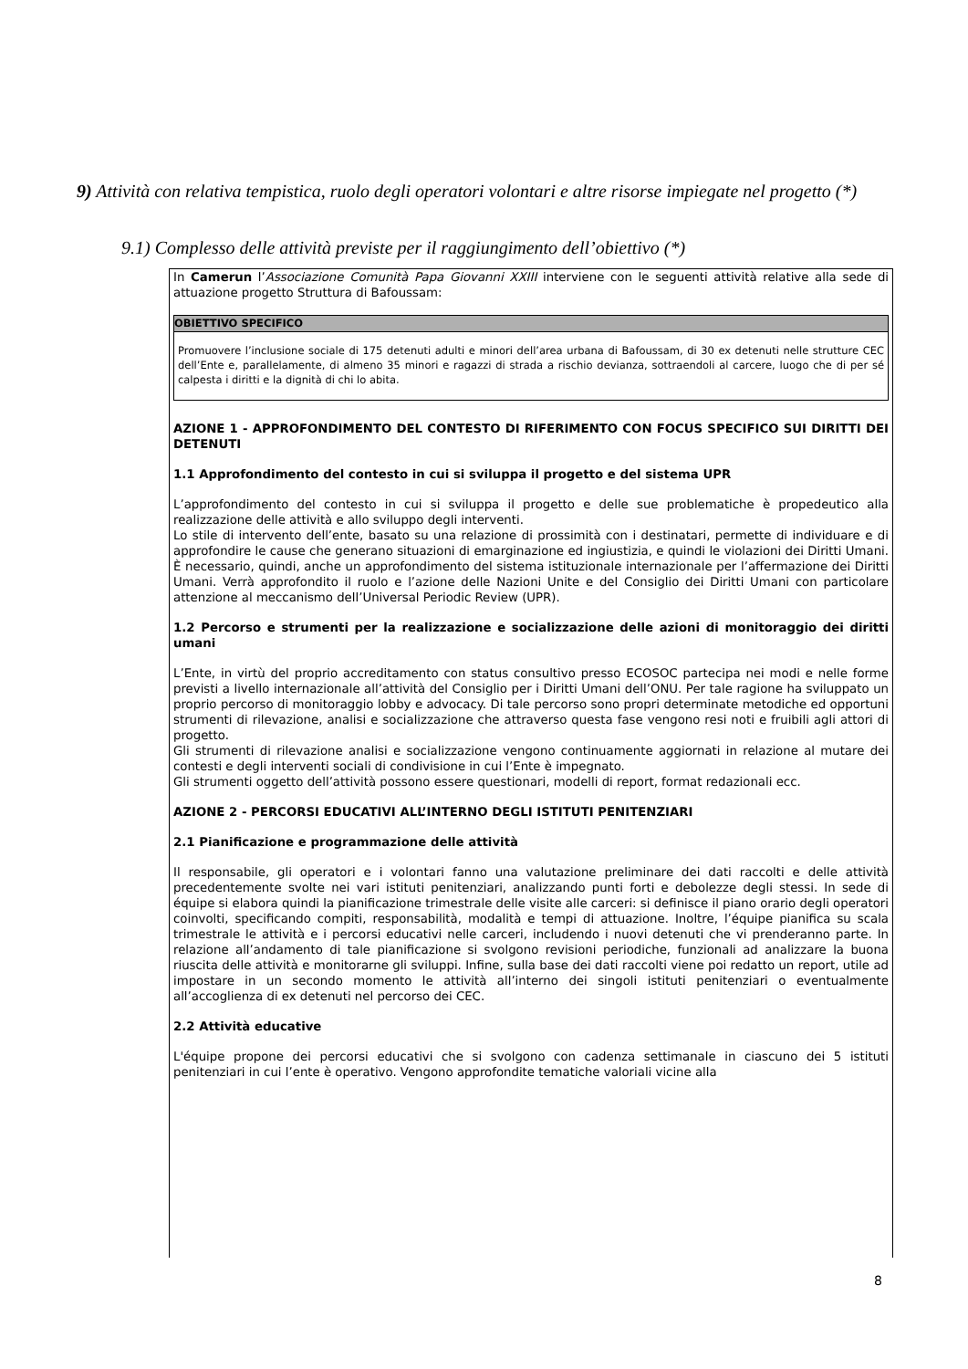9) Attività con relativa tempistica, ruolo degli operatori volontari e altre risorse impiegate nel progetto (*)
9.1) Complesso delle attività previste per il raggiungimento dell’obiettivo (*)
In Camerun l’Associazione Comunità Papa Giovanni XXIII interviene con le seguenti attività relative alla sede di attuazione progetto Struttura di Bafoussam:
| OBIETTIVO SPECIFICO |
| --- |
| Promuovere l’inclusione sociale di 175 detenuti adulti e minori dell’area urbana di Bafoussam, di 30 ex detenuti nelle strutture CEC dell’Ente e, parallelamente, di almeno 35 minori e ragazzi di strada a rischio devianza, sottraendoli al carcere, luogo che di per sé calpesta i diritti e la dignità di chi lo abita. |
AZIONE 1 - APPROFONDIMENTO DEL CONTESTO DI RIFERIMENTO CON FOCUS SPECIFICO SUI DIRITTI DEI DETENUTI
1.1 Approfondimento del contesto in cui si sviluppa il progetto e del sistema UPR
L’approfondimento del contesto in cui si sviluppa il progetto e delle sue problematiche è propedeutico alla realizzazione delle attività e allo sviluppo degli interventi.
Lo stile di intervento dell’ente, basato su una relazione di prossimità con i destinatari, permette di individuare e di approfondire le cause che generano situazioni di emarginazione ed ingiustizia, e quindi le violazioni dei Diritti Umani. È necessario, quindi, anche un approfondimento del sistema istituzionale internazionale per l’affermazione dei Diritti Umani. Verrà approfondito il ruolo e l’azione delle Nazioni Unite e del Consiglio dei Diritti Umani con particolare attenzione al meccanismo dell’Universal Periodic Review (UPR).
1.2 Percorso e strumenti per la realizzazione e socializzazione delle azioni di monitoraggio dei diritti umani
L’Ente, in virtù del proprio accreditamento con status consultivo presso ECOSOC partecipa nei modi e nelle forme previsti a livello internazionale all’attività del Consiglio per i Diritti Umani dell’ONU. Per tale ragione ha sviluppato un proprio percorso di monitoraggio lobby e advocacy. Di tale percorso sono propri determinate metodiche ed opportuni strumenti di rilevazione, analisi e socializzazione che attraverso questa fase vengono resi noti e fruibili agli attori di progetto.
Gli strumenti di rilevazione analisi e socializzazione vengono continuamente aggiornati in relazione al mutare dei contesti e degli interventi sociali di condivisione in cui l’Ente è impegnato.
Gli strumenti oggetto dell’attività possono essere questionari, modelli di report, format redazionali ecc.
AZIONE 2 - PERCORSI EDUCATIVI ALL’INTERNO DEGLI ISTITUTI PENITENZIARI
2.1 Pianificazione e programmazione delle attività
Il responsabile, gli operatori e i volontari fanno una valutazione preliminare dei dati raccolti e delle attività precedentemente svolte nei vari istituti penitenziari, analizzando punti forti e debolezze degli stessi. In sede di équipe si elabora quindi la pianificazione trimestrale delle visite alle carceri: si definisce il piano orario degli operatori coinvolti, specificando compiti, responsabilità, modalità e tempi di attuazione. Inoltre, l’équipe pianifica su scala trimestrale le attività e i percorsi educativi nelle carceri, includendo i nuovi detenuti che vi prenderanno parte. In relazione all’andamento di tale pianificazione si svolgono revisioni periodiche, funzionali ad analizzare la buona riuscita delle attività e monitorarne gli sviluppi. Infine, sulla base dei dati raccolti viene poi redatto un report, utile ad impostare in un secondo momento le attività all’interno dei singoli istituti penitenziari o eventualmente all’accoglienza di ex detenuti nel percorso dei CEC.
2.2 Attività educative
L'équipe propone dei percorsi educativi che si svolgono con cadenza settimanale in ciascuno dei 5 istituti penitenziari in cui l’ente è operativo. Vengono approfondite tematiche valoriali vicine alla
8